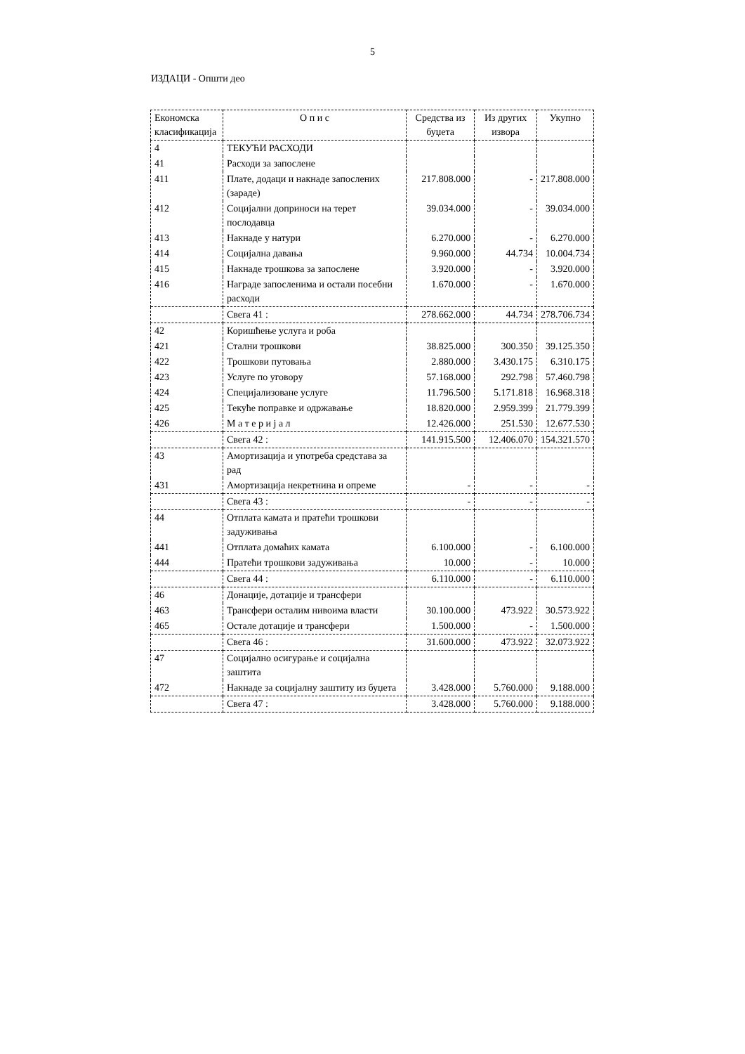5
ИЗДАЦИ - Општи део
| Економска класификација | О п и с | Средства из буџета | Из других извора | Укупно |
| --- | --- | --- | --- | --- |
| 4 | ТЕКУЋИ РАСХОДИ | | | |
| 41 | Расходи за запослене | | | |
| 411 | Плате, додаци и накнаде запослених (зараде) | 217.808.000 | - | 217.808.000 |
| 412 | Социјални доприноси на терет послодавца | 39.034.000 | - | 39.034.000 |
| 413 | Накнаде у натури | 6.270.000 | - | 6.270.000 |
| 414 | Социјална давања | 9.960.000 | 44.734 | 10.004.734 |
| 415 | Накнаде трошкова за запослене | 3.920.000 | - | 3.920.000 |
| 416 | Награде запосленима и остали посебни расходи | 1.670.000 | - | 1.670.000 |
| | Свега 41 : | 278.662.000 | 44.734 | 278.706.734 |
| 42 | Коришћење услуга и роба | | | |
| 421 | Стални трошкови | 38.825.000 | 300.350 | 39.125.350 |
| 422 | Трошкови путовања | 2.880.000 | 3.430.175 | 6.310.175 |
| 423 | Услуге по уговору | 57.168.000 | 292.798 | 57.460.798 |
| 424 | Специјализоване услуге | 11.796.500 | 5.171.818 | 16.968.318 |
| 425 | Текуће поправке и одржавање | 18.820.000 | 2.959.399 | 21.779.399 |
| 426 | М а т е р и ј а л | 12.426.000 | 251.530 | 12.677.530 |
| | Свега 42 : | 141.915.500 | 12.406.070 | 154.321.570 |
| 43 | Амортизација и употреба средстава за рад | | | |
| 431 | Амортизација некретнина и опреме | - | - | - |
| | Свега 43 : | - | - | - |
| 44 | Отплата камата и пратећи трошкови задуживања | | | |
| 441 | Отплата домаћих камата | 6.100.000 | - | 6.100.000 |
| 444 | Пратећи трошкови задуживања | 10.000 | - | 10.000 |
| | Свега 44 : | 6.110.000 | - | 6.110.000 |
| 46 | Донације, дотације и трансфери | | | |
| 463 | Трансфери осталим нивоима власти | 30.100.000 | 473.922 | 30.573.922 |
| 465 | Остале дотације и трансфери | 1.500.000 | - | 1.500.000 |
| | Свега 46 : | 31.600.000 | 473.922 | 32.073.922 |
| 47 | Социјално осигурање и социјална заштита | | | |
| 472 | Накнаде за социјалну заштиту из буџета | 3.428.000 | 5.760.000 | 9.188.000 |
| | Свега 47 : | 3.428.000 | 5.760.000 | 9.188.000 |